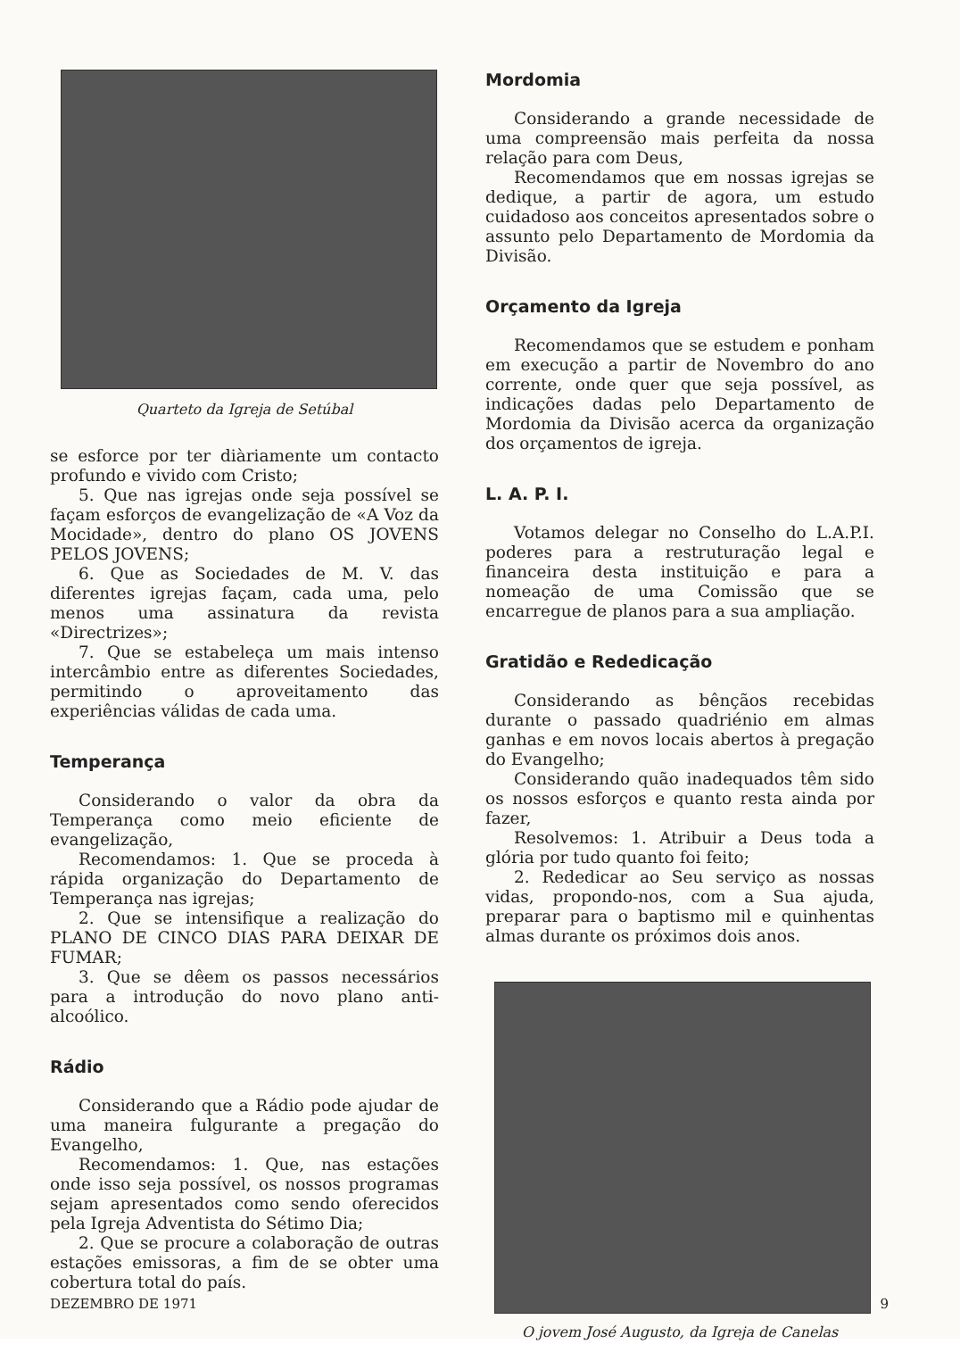Quarteto da Igreja de Setúbal
se esforce por ter diàriamente um contacto profundo e vivido com Cristo;
5. Que nas igrejas onde seja possível se façam esforços de evangelização de «A Voz da Mocidade», dentro do plano OS JOVENS PELOS JOVENS;
6. Que as Sociedades de M. V. das diferentes igrejas façam, cada uma, pelo menos uma assinatura da revista «Directrizes»;
7. Que se estabeleça um mais intenso intercâmbio entre as diferentes Sociedades, permitindo o aproveitamento das experiências válidas de cada uma.
Temperança
Considerando o valor da obra da Temperança como meio eficiente de evangelização,
Recomendamos: 1. Que se proceda à rápida organização do Departamento de Temperança nas igrejas;
2. Que se intensifique a realização do PLANO DE CINCO DIAS PARA DEIXAR DE FUMAR;
3. Que se dêem os passos necessários para a introdução do novo plano anti-alcoólico.
Rádio
Considerando que a Rádio pode ajudar de uma maneira fulgurante a pregação do Evangelho,
Recomendamos: 1. Que, nas estações onde isso seja possível, os nossos programas sejam apresentados como sendo oferecidos pela Igreja Adventista do Sétimo Dia;
2. Que se procure a colaboração de outras estações emissoras, a fim de se obter uma cobertura total do país.
Mordomia
Considerando a grande necessidade de uma compreensão mais perfeita da nossa relação para com Deus,
Recomendamos que em nossas igrejas se dedique, a partir de agora, um estudo cuidadoso aos conceitos apresentados sobre o assunto pelo Departamento de Mordomia da Divisão.
Orçamento da Igreja
Recomendamos que se estudem e ponham em execução a partir de Novembro do ano corrente, onde quer que seja possível, as indicações dadas pelo Departamento de Mordomia da Divisão acerca da organização dos orçamentos de igreja.
L. A. P. I.
Votamos delegar no Conselho do L.A.P.I. poderes para a restruturação legal e financeira desta instituição e para a nomeação de uma Comissão que se encarregue de planos para a sua ampliação.
Gratidão e Rededicação
Considerando as bênçãos recebidas durante o passado quadriénio em almas ganhas e em novos locais abertos à pregação do Evangelho;
Considerando quão inadequados têm sido os nossos esforços e quanto resta ainda por fazer,
Resolvemos: 1. Atribuir a Deus toda a glória por tudo quanto foi feito;
2. Rededicar ao Seu serviço as nossas vidas, propondo-nos, com a Sua ajuda, preparar para o baptismo mil e quinhentas almas durante os próximos dois anos.
O jovem José Augusto, da Igreja de Canelas
DEZEMBRO DE 1971 9